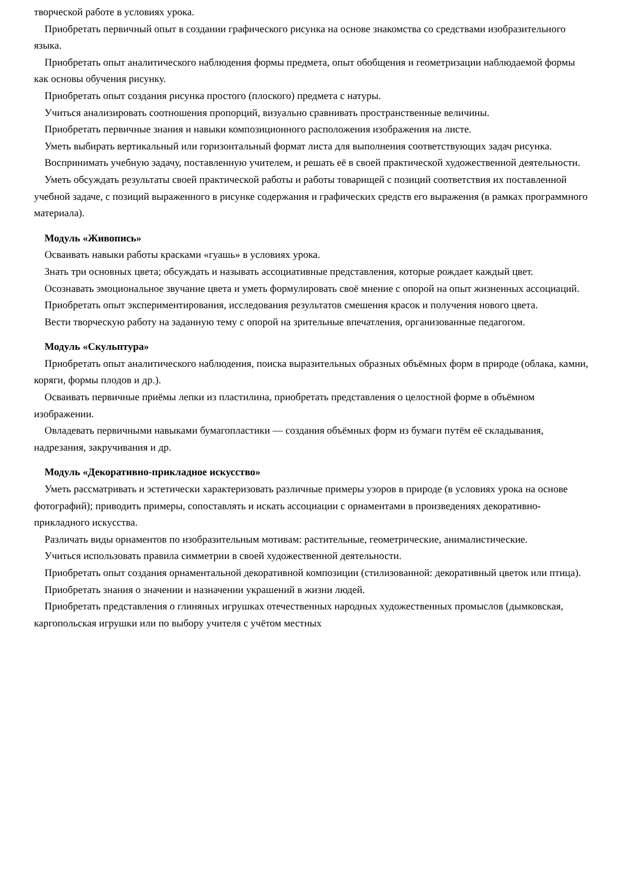творческой работе в условиях урока.
Приобретать первичный опыт в создании графического рисунка на основе знакомства со средствами изобразительного языка.
Приобретать опыт аналитического наблюдения формы предмета, опыт обобщения и геометризации наблюдаемой формы как основы обучения рисунку.
Приобретать опыт создания рисунка простого (плоского) предмета с натуры.
Учиться анализировать соотношения пропорций, визуально сравнивать пространственные величины.
Приобретать первичные знания и навыки композиционного расположения изображения на листе.
Уметь выбирать вертикальный или горизонтальный формат листа для выполнения соответствующих задач рисунка.
Воспринимать учебную задачу, поставленную учителем, и решать её в своей практической художественной деятельности.
Уметь обсуждать результаты своей практической работы и работы товарищей с позиций соответствия их поставленной учебной задаче, с позиций выраженного в рисунке содержания и графических средств его выражения (в рамках программного материала).
Модуль «Живопись»
Осваивать навыки работы красками «гуашь» в условиях урока.
Знать три основных цвета; обсуждать и называть ассоциативные представления, которые рождает каждый цвет.
Осознавать эмоциональное звучание цвета и уметь формулировать своё мнение с опорой на опыт жизненных ассоциаций.
Приобретать опыт экспериментирования, исследования результатов смешения красок и получения нового цвета.
Вести творческую работу на заданную тему с опорой на зрительные впечатления, организованные педагогом.
Модуль «Скульптура»
Приобретать опыт аналитического наблюдения, поиска выразительных образных объёмных форм в природе (облака, камни, коряги, формы плодов и др.).
Осваивать первичные приёмы лепки из пластилина, приобретать представления о целостной форме в объёмном изображении.
Овладевать первичными навыками бумагопластики — создания объёмных форм из бумаги путём её складывания, надрезания, закручивания и др.
Модуль «Декоративно-прикладное искусство»
Уметь рассматривать и эстетически характеризовать различные примеры узоров в природе (в условиях урока на основе фотографий); приводить примеры, сопоставлять и искать ассоциации с орнаментами в произведениях декоративно-прикладного искусства.
Различать виды орнаментов по изобразительным мотивам: растительные, геометрические, анималистические.
Учиться использовать правила симметрии в своей художественной деятельности.
Приобретать опыт создания орнаментальной декоративной композиции (стилизованной: декоративный цветок или птица).
Приобретать знания о значении и назначении украшений в жизни людей.
Приобретать представления о глиняных игрушках отечественных народных художественных промыслов (дымковская, каргопольская игрушки или по выбору учителя с учётом местных